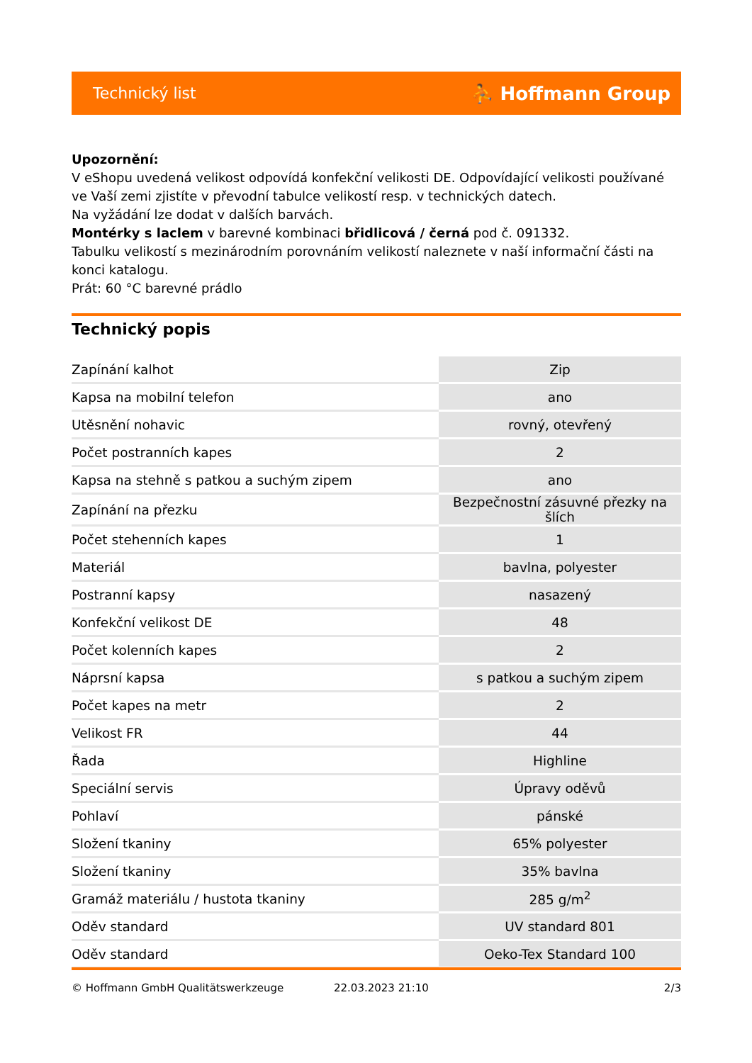Technický list ⛹ Hoffmann Group
Upozornění:
V eShopu uvedená velikost odpovídá konfekční velikosti DE. Odpovídající velikosti používané ve Vaší zemi zjistíte v převodní tabulce velikostí resp. v technických datech.
Na vyžádání lze dodat v dalších barvách.
Montérky s laclem v barevné kombinaci břidlicová / černá pod č. 091332.
Tabulku velikostí s mezinárodním porovnáním velikostí naleznete v naší informační části na konci katalogu.
Prát: 60 °C barevné prádlo
Technický popis
| Zapínání kalhot | Zip |
| Kapsa na mobilní telefon | ano |
| Utěsnění nohavic | rovný, otevřený |
| Počet postranních kapes | 2 |
| Kapsa na stehně s patkou a suchým zipem | ano |
| Zapínání na přezku | Bezpečnostní zásuvné přezky na šlích |
| Počet stehenních kapes | 1 |
| Materiál | bavlna, polyester |
| Postranní kapsy | nasazený |
| Konfekční velikost DE | 48 |
| Počet kolenních kapes | 2 |
| Náprsní kapsa | s patkou a suchým zipem |
| Počet kapes na metr | 2 |
| Velikost FR | 44 |
| Řada | Highline |
| Speciální servis | Úpravy oděvů |
| Pohlaví | pánské |
| Složení tkaniny | 65% polyester |
| Složení tkaniny | 35% bavlna |
| Gramáž materiálu / hustota tkaniny | 285 g/m<sup>2</sup> |
| Oděv standard | UV standard 801 |
| Oděv standard | Oeko-Tex Standard 100 |
© Hoffmann GmbH Qualitätswerkzeuge 22.03.2023 21:10 2/3